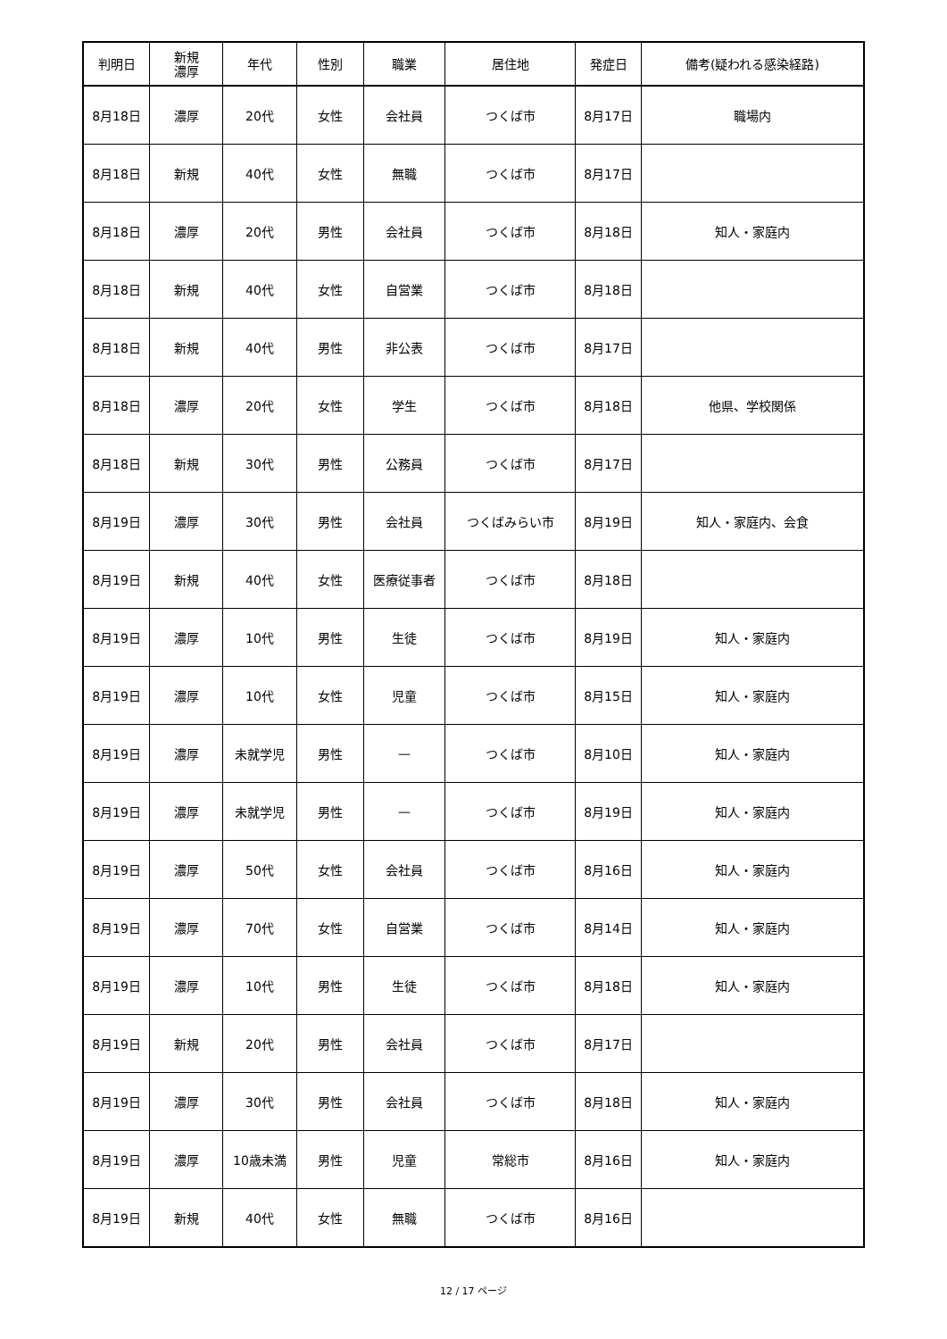| 判明日 | 新規 濃厚 | 年代 | 性別 | 職業 | 居住地 | 発症日 | 備考(疑われる感染経路) |
| --- | --- | --- | --- | --- | --- | --- | --- |
| 8月18日 | 濃厚 | 20代 | 女性 | 会社員 | つくば市 | 8月17日 | 職場内 |
| 8月18日 | 新規 | 40代 | 女性 | 無職 | つくば市 | 8月17日 | |
| 8月18日 | 濃厚 | 20代 | 男性 | 会社員 | つくば市 | 8月18日 | 知人・家庭内 |
| 8月18日 | 新規 | 40代 | 女性 | 自営業 | つくば市 | 8月18日 | |
| 8月18日 | 新規 | 40代 | 男性 | 非公表 | つくば市 | 8月17日 | |
| 8月18日 | 濃厚 | 20代 | 女性 | 学生 | つくば市 | 8月18日 | 他県、学校関係 |
| 8月18日 | 新規 | 30代 | 男性 | 公務員 | つくば市 | 8月17日 | |
| 8月19日 | 濃厚 | 30代 | 男性 | 会社員 | つくばみらい市 | 8月19日 | 知人・家庭内、会食 |
| 8月19日 | 新規 | 40代 | 女性 | 医療従事者 | つくば市 | 8月18日 | |
| 8月19日 | 濃厚 | 10代 | 男性 | 生徒 | つくば市 | 8月19日 | 知人・家庭内 |
| 8月19日 | 濃厚 | 10代 | 女性 | 児童 | つくば市 | 8月15日 | 知人・家庭内 |
| 8月19日 | 濃厚 | 未就学児 | 男性 | — | つくば市 | 8月10日 | 知人・家庭内 |
| 8月19日 | 濃厚 | 未就学児 | 男性 | — | つくば市 | 8月19日 | 知人・家庭内 |
| 8月19日 | 濃厚 | 50代 | 女性 | 会社員 | つくば市 | 8月16日 | 知人・家庭内 |
| 8月19日 | 濃厚 | 70代 | 女性 | 自営業 | つくば市 | 8月14日 | 知人・家庭内 |
| 8月19日 | 濃厚 | 10代 | 男性 | 生徒 | つくば市 | 8月18日 | 知人・家庭内 |
| 8月19日 | 新規 | 20代 | 男性 | 会社員 | つくば市 | 8月17日 | |
| 8月19日 | 濃厚 | 30代 | 男性 | 会社員 | つくば市 | 8月18日 | 知人・家庭内 |
| 8月19日 | 濃厚 | 10歳未満 | 男性 | 児童 | 常総市 | 8月16日 | 知人・家庭内 |
| 8月19日 | 新規 | 40代 | 女性 | 無職 | つくば市 | 8月16日 | |
12 / 17 ページ